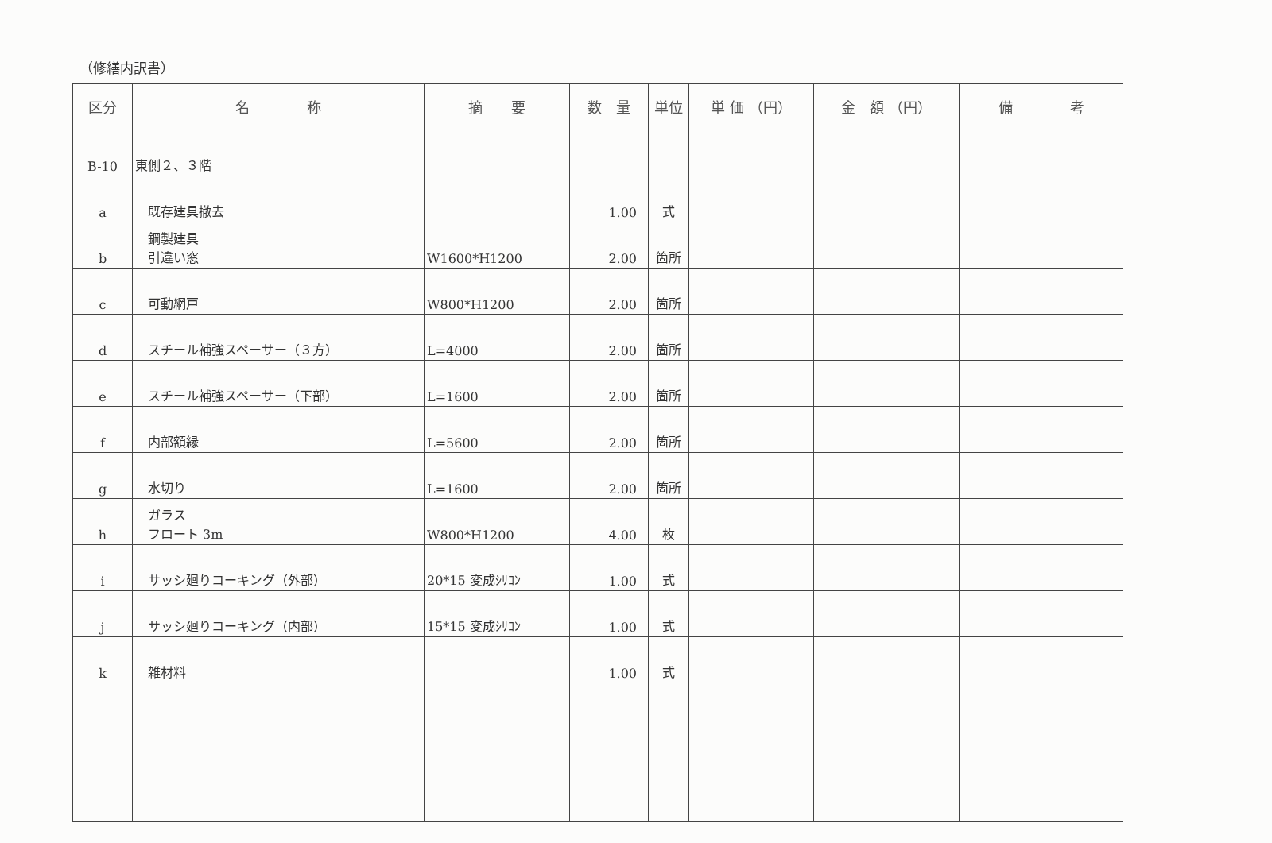（修繕内訳書）
| 区分 | 名 称 | 摘 要 | 数 量 | 単位 | 単 価 （円） | 金 額 （円） | 備 考 |
| --- | --- | --- | --- | --- | --- | --- | --- |
| B-10 | 東側２、３階 | | | | | | |
| a | 既存建具撤去 | | 1.00 | 式 | | | |
| b | 鋼製建具 引違い窓 | W1600*H1200 | 2.00 | 箇所 | | | |
| c | 可動網戸 | W800*H1200 | 2.00 | 箇所 | | | |
| d | スチール補強スペーサー（３方） | L=4000 | 2.00 | 箇所 | | | |
| e | スチール補強スペーサー（下部） | L=1600 | 2.00 | 箇所 | | | |
| f | 内部額縁 | L=5600 | 2.00 | 箇所 | | | |
| g | 水切り | L=1600 | 2.00 | 箇所 | | | |
| h | ガラス フロート 3m | W800*H1200 | 4.00 | 枚 | | | |
| i | サッシ廻りコーキング（外部） | 20*15 変成ｼﾘｺﾝ | 1.00 | 式 | | | |
| j | サッシ廻りコーキング（内部） | 15*15 変成ｼﾘｺﾝ | 1.00 | 式 | | | |
| k | 雑材料 | | 1.00 | 式 | | | |